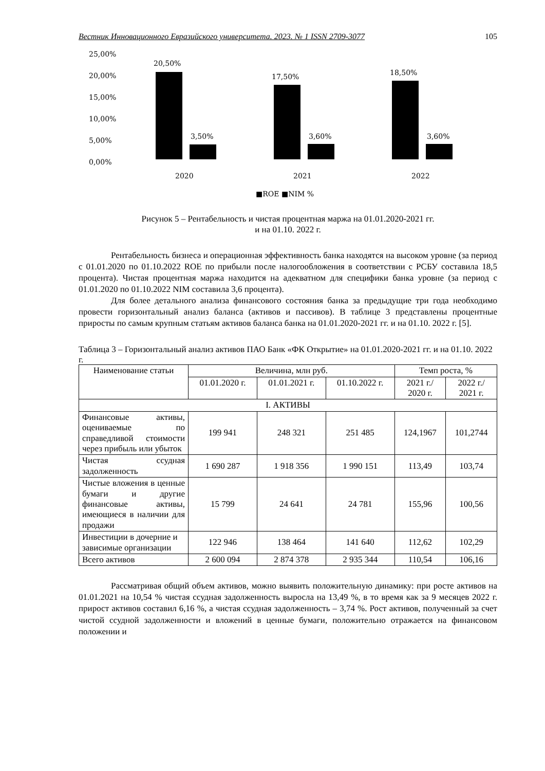Вестник Инновационного Евразийского университета. 2023. № 1 ISSN 2709-3077 105
25,00%
20,00%
15,00%
10,00%
5,00%
0,00%
20,50%
3,50%
17,50%
3,60%
18,50%
3,60%
2020
2021
2022
■ROE ■NIM %
Рисунок 5 – Рентабельность и чистая процентная маржа на 01.01.2020-2021 гг.
и на 01.10. 2022 г.
Рентабельность бизнеса и операционная эффективность банка находятся на высоком уровне (за период с 01.01.2020 по 01.10.2022 ROE по прибыли после налогообложения в соответствии с РСБУ составила 18,5 процента). Чистая процентная маржа находится на адекватном для специфики банка уровне (за период с 01.01.2020 по 01.10.2022 NIM составила 3,6 процента).
Для более детального анализа финансового состояния банка за предыдущие три года необходимо провести горизонтальный анализ баланса (активов и пассивов). В таблице 3 представлены процентные приросты по самым крупным статьям активов баланса банка на 01.01.2020-2021 гг. и на 01.10. 2022 г. [5].
Таблица 3 – Горизонтальный анализ активов ПАО Банк «ФК Открытие» на 01.01.2020-2021 гг. и на 01.10. 2022 г.
| Наименование статьи | Величина, млн руб. | | | Темп роста, % | |
| --- | --- | --- | --- | --- | --- |
| | 01.01.2020 г. | 01.01.2021 г. | 01.10.2022 г. | 2021 г./ 2020 г. | 2022 г./ 2021 г. |
| I. АКТИВЫ | | | | | |
| Финансовые активы, оцениваемые по справедливой стоимости через прибыль или убыток | 199 941 | 248 321 | 251 485 | 124,1967 | 101,2744 |
| Чистая ссудная задолженность | 1 690 287 | 1 918 356 | 1 990 151 | 113,49 | 103,74 |
| Чистые вложения в ценные бумаги и другие финансовые активы, имеющиеся в наличии для продажи | 15 799 | 24 641 | 24 781 | 155,96 | 100,56 |
| Инвестиции в дочерние и зависимые организации | 122 946 | 138 464 | 141 640 | 112,62 | 102,29 |
| Всего активов | 2 600 094 | 2 874 378 | 2 935 344 | 110,54 | 106,16 |
Рассматривая общий объем активов, можно выявить положительную динамику: при росте активов на 01.01.2021 на 10,54 % чистая ссудная задолженность выросла на 13,49 %, в то время как за 9 месяцев 2022 г. прирост активов составил 6,16 %, а чистая ссудная задолженность – 3,74 %. Рост активов, полученный за счет чистой ссудной задолженности и вложений в ценные бумаги, положительно отражается на финансовом положении и